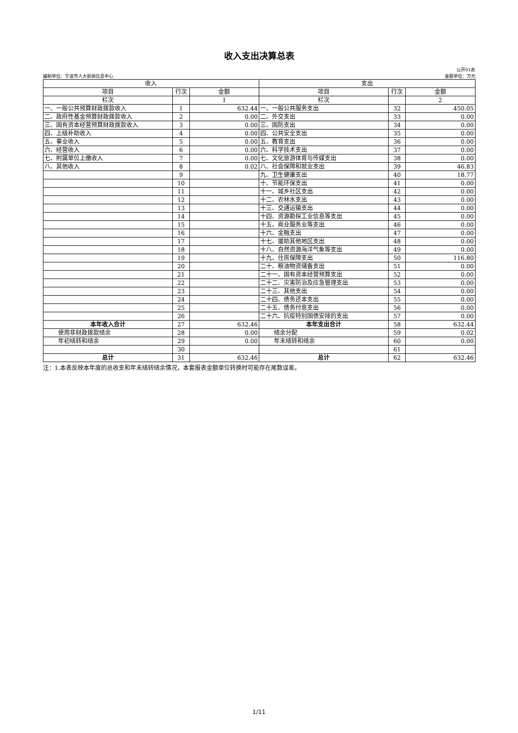收入支出决算总表
公开01表
编制单位：宁波市人大新闻信息中心 金额单位：万元
| 收入 | | | 支出 | | |
| --- | --- | --- | --- | --- | --- |
| 项目 | 行次 | 金额 | 项目 | 行次 | 金额 |
| 栏次 | | 1 | 栏次 | | 2 |
| 一、一般公共预算财政拨款收入 | 1 | 632.44 | 一、一般公共服务支出 | 32 | 450.05 |
| 二、政府性基金预算财政拨款收入 | 2 | 0.00 | 二、外交支出 | 33 | 0.00 |
| 三、国有资本经营预算财政拨款收入 | 3 | 0.00 | 三、国防支出 | 34 | 0.00 |
| 四、上级补助收入 | 4 | 0.00 | 四、公共安全支出 | 35 | 0.00 |
| 五、事业收入 | 5 | 0.00 | 五、教育支出 | 36 | 0.00 |
| 六、经营收入 | 6 | 0.00 | 六、科学技术支出 | 37 | 0.00 |
| 七、附属单位上缴收入 | 7 | 0.00 | 七、文化旅游体育与传媒支出 | 38 | 0.00 |
| 八、其他收入 | 8 | 0.02 | 八、社会保障和就业支出 | 39 | 46.83 |
| | 9 | | 九、卫生健康支出 | 40 | 18.77 |
| | 10 | | 十、节能环保支出 | 41 | 0.00 |
| | 11 | | 十一、城乡社区支出 | 42 | 0.00 |
| | 12 | | 十二、农林水支出 | 43 | 0.00 |
| | 13 | | 十三、交通运输支出 | 44 | 0.00 |
| | 14 | | 十四、资源勘探工业信息等支出 | 45 | 0.00 |
| | 15 | | 十五、商业服务业等支出 | 46 | 0.00 |
| | 16 | | 十六、金融支出 | 47 | 0.00 |
| | 17 | | 十七、援助其他地区支出 | 48 | 0.00 |
| | 18 | | 十八、自然资源海洋气象等支出 | 49 | 0.00 |
| | 19 | | 十九、住房保障支出 | 50 | 116.80 |
| | 20 | | 二十、粮油物资储备支出 | 51 | 0.00 |
| | 21 | | 二十一、国有资本经营预算支出 | 52 | 0.00 |
| | 22 | | 二十二、灾害防治及应急管理支出 | 53 | 0.00 |
| | 23 | | 二十三、其他支出 | 54 | 0.00 |
| | 24 | | 二十四、债务还本支出 | 55 | 0.00 |
| | 25 | | 二十五、债务付息支出 | 56 | 0.00 |
| | 26 | | 二十六、抗疫特别国债安排的支出 | 57 | 0.00 |
| 本年收入合计 | 27 | 632.46 | 本年支出合计 | 58 | 632.44 |
| 使用非财政拨款结余 | 28 | 0.00 | 结余分配 | 59 | 0.02 |
| 年初结转和结余 | 29 | 0.00 | 年末结转和结余 | 60 | 0.00 |
| | 30 | | | 61 | |
| 总计 | 31 | 632.46 | 总计 | 62 | 632.46 |
注：1.本表反映本年度的总收支和年末结转结余情况，本套报表金额单位转换时可能存在尾数误差。
1/11